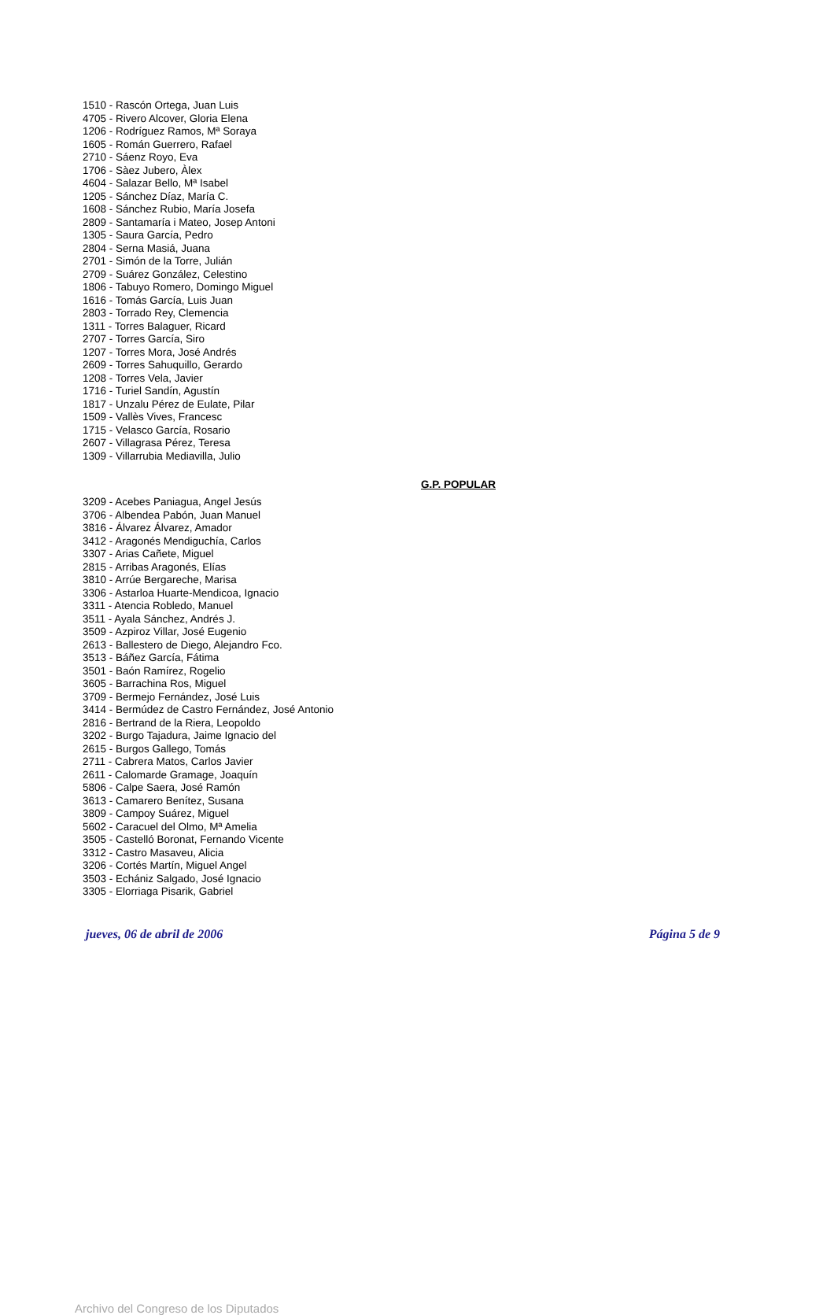1510 - Rascón Ortega, Juan Luis
4705 - Rivero Alcover, Gloria Elena
1206 - Rodríguez Ramos, Mª Soraya
1605 - Román Guerrero, Rafael
2710 - Sáenz Royo, Eva
1706 - Sàez Jubero, Àlex
4604 - Salazar Bello, Mª Isabel
1205 - Sánchez Díaz, María C.
1608 - Sánchez Rubio, María Josefa
2809 - Santamaría i Mateo, Josep Antoni
1305 - Saura García, Pedro
2804 - Serna Masiá, Juana
2701 - Simón de la Torre, Julián
2709 - Suárez González, Celestino
1806 - Tabuyo Romero, Domingo Miguel
1616 - Tomás García, Luis Juan
2803 - Torrado Rey, Clemencia
1311 - Torres Balaguer, Ricard
2707 - Torres García, Siro
1207 - Torres Mora, José Andrés
2609 - Torres Sahuquillo, Gerardo
1208 - Torres Vela, Javier
1716 - Turiel Sandín, Agustín
1817 - Unzalu Pérez de Eulate, Pilar
1509 - Vallès Vives, Francesc
1715 - Velasco García, Rosario
2607 - Villagrasa Pérez, Teresa
1309 - Villarrubia Mediavilla, Julio
G.P. POPULAR
3209 - Acebes Paniagua, Angel Jesús
3706 - Albendea Pabón, Juan Manuel
3816 - Álvarez Álvarez, Amador
3412 - Aragonés Mendiguchía, Carlos
3307 - Arias Cañete, Miguel
2815 - Arribas Aragonés, Elías
3810 - Arrúe Bergareche, Marisa
3306 - Astarloa Huarte-Mendicoa, Ignacio
3311 - Atencia Robledo, Manuel
3511 - Ayala Sánchez, Andrés J.
3509 - Azpiroz Villar, José Eugenio
2613 - Ballestero de Diego, Alejandro Fco.
3513 - Báñez García, Fátima
3501 - Baón Ramírez, Rogelio
3605 - Barrachina Ros, Miguel
3709 - Bermejo Fernández, José Luis
3414 - Bermúdez de Castro Fernández, José Antonio
2816 - Bertrand de la Riera, Leopoldo
3202 - Burgo Tajadura, Jaime Ignacio del
2615 - Burgos Gallego, Tomás
2711 - Cabrera Matos, Carlos Javier
2611 - Calomarde Gramage, Joaquín
5806 - Calpe Saera, José Ramón
3613 - Camarero Benítez, Susana
3809 - Campoy Suárez, Miguel
5602 - Caracuel del Olmo, Mª Amelia
3505 - Castelló Boronat, Fernando Vicente
3312 - Castro Masaveu, Alicia
3206 - Cortés Martín, Miguel Angel
3503 - Echániz Salgado, José Ignacio
3305 - Elorriaga Pisarik, Gabriel
jueves, 06 de abril de 2006 Página 5 de 9
Archivo del Congreso de los Diputados